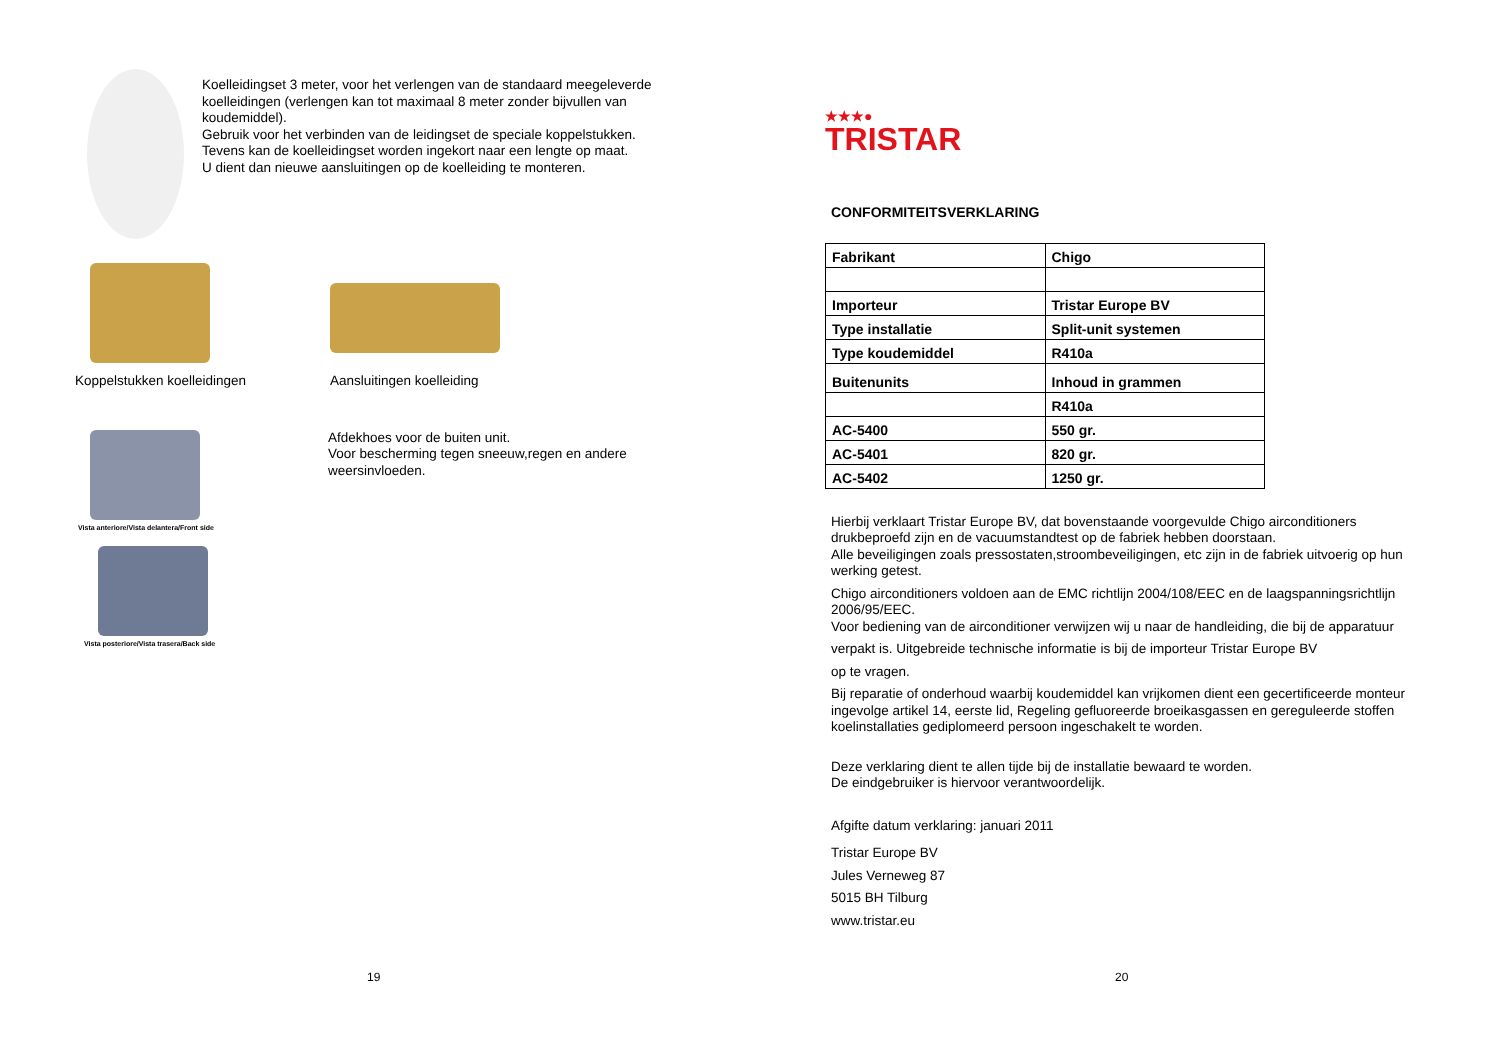Koelleidingset 3 meter, voor het verlengen van de standaard meegeleverde koelleidingen (verlengen kan tot maximaal 8 meter zonder bijvullen van koudemiddel).
Gebruik voor het verbinden van de leidingset de speciale koppelstukken.
Tevens kan de koelleidingset worden ingekort naar een lengte op maat.
U dient dan nieuwe aansluitingen op de koelleiding te monteren.
Koppelstukken koelleidingen
Aansluitingen koelleiding
Vista anteriore/Vista delantera/Front side
Vista posteriore/Vista trasera/Back side
Afdekhoes voor de buiten unit.
Voor bescherming tegen sneeuw,regen en andere weersinvloeden.
19
★★★●
TRISTAR
CONFORMITEITSVERKLARING
| Fabrikant | Chigo |
| Importeur | Tristar Europe BV |
| Type installatie | Split-unit systemen |
| Type koudemiddel | R410a |
| Buitenunits | Inhoud in grammen |
| | R410a |
| AC-5400 | 550 gr. |
| AC-5401 | 820 gr. |
| AC-5402 | 1250 gr. |
Hierbij verklaart Tristar Europe BV, dat bovenstaande voorgevulde Chigo airconditioners drukbeproefd zijn en de vacuumstandtest op de fabriek hebben doorstaan.
Alle beveiligingen zoals pressostaten,stroombeveiligingen, etc zijn in de fabriek uitvoerig op hun werking getest.
Chigo airconditioners voldoen aan de EMC richtlijn 2004/108/EEC en de laagspanningsrichtlijn 2006/95/EEC.
Voor bediening van de airconditioner verwijzen wij u naar de handleiding, die bij de apparatuur
verpakt is. Uitgebreide technische informatie is bij de importeur Tristar Europe BV
op te vragen.
Bij reparatie of onderhoud waarbij koudemiddel kan vrijkomen dient een gecertificeerde monteur ingevolge artikel 14, eerste lid, Regeling gefluoreerde broeikasgassen en gereguleerde stoffen koelinstallaties gediplomeerd persoon ingeschakelt te worden.
Deze verklaring dient te allen tijde bij de installatie bewaard te worden.
De eindgebruiker is hiervoor verantwoordelijk.
Afgifte datum verklaring: januari 2011
Tristar Europe BV
Jules Verneweg 87
5015 BH Tilburg
www.tristar.eu
20